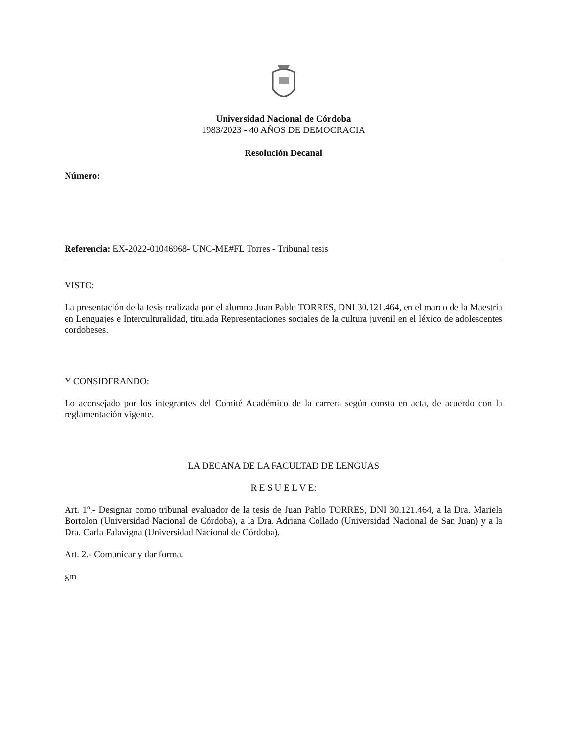Universidad Nacional de Córdoba
1983/2023 - 40 AÑOS DE DEMOCRACIA
Resolución Decanal
Número:
Referencia: EX-2022-01046968- UNC-ME#FL Torres - Tribunal tesis
VISTO:
La presentación de la tesis realizada por el alumno Juan Pablo TORRES, DNI 30.121.464, en el marco de la Maestría en Lenguajes e Interculturalidad, titulada Representaciones sociales de la cultura juvenil en el léxico de adolescentes cordobeses.
Y CONSIDERANDO:
Lo aconsejado por los integrantes del Comité Académico de la carrera según consta en acta, de acuerdo con la reglamentación vigente.
LA DECANA DE LA FACULTAD DE LENGUAS
R E S U E L V E:
Art. 1º.- Designar como tribunal evaluador de la tesis de Juan Pablo TORRES, DNI 30.121.464, a la Dra. Mariela Bortolon (Universidad Nacional de Córdoba), a la Dra. Adriana Collado (Universidad Nacional de San Juan) y a la Dra. Carla Falavigna (Universidad Nacional de Córdoba).
Art. 2.- Comunicar y dar forma.
gm